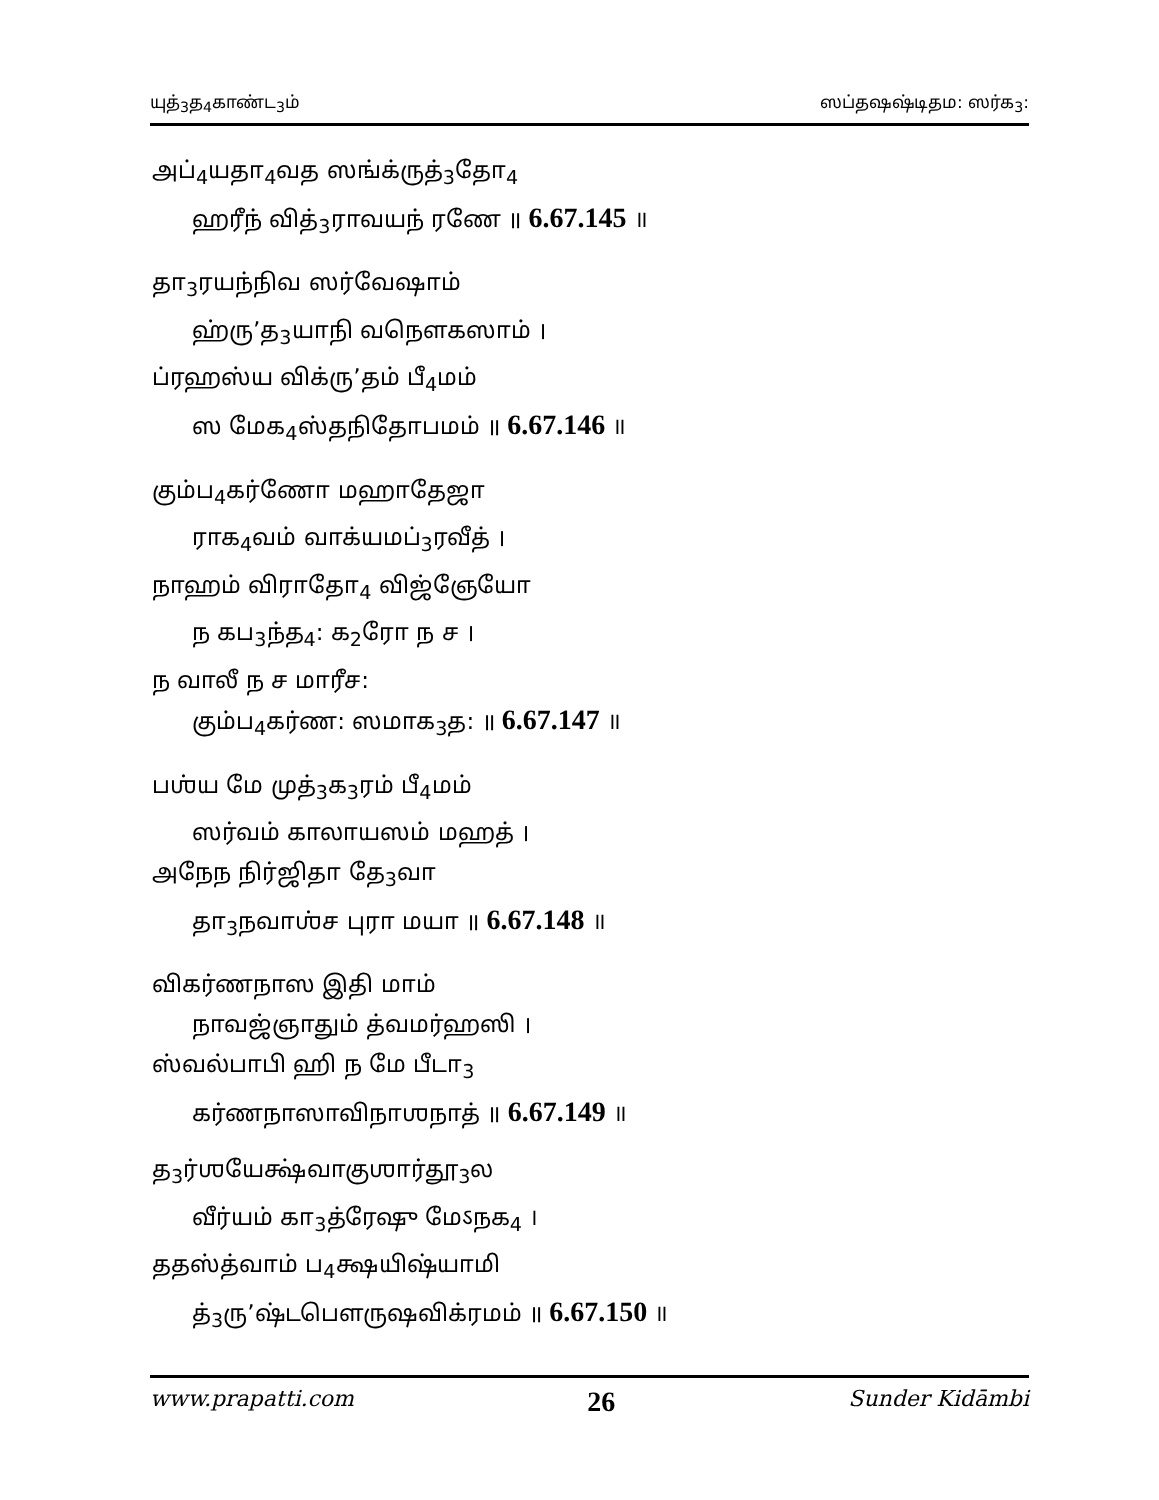யுத்<sub>3</sub>த<sub>4</sub>காண்ட<sub>3</sub>ம் ஸப்தஷஷ்டிதம: ஸர்க<sub>3</sub>:
அப்<sub>4</sub>யதா<sub>4</sub>வத ஸங்க்ருத்<sub>3</sub>தோ<sub>4</sub>
ஹரீந் வித்<sub>3</sub>ராவயந் ரணே ॥ 6.67.145 ॥
தா<sub>3</sub>ரயந்நிவ ஸர்வேஷாம்
ஹ்ரு’த<sub>3</sub>யாநி வநௌகஸாம் ।
ப்ரஹஸ்ய விக்ரு’தம் பீ<sub>4</sub>மம்
ஸ மேக<sub>4</sub>ஸ்தநிதோபமம் ॥ 6.67.146 ॥
கும்ப<sub>4</sub>கர்ணோ மஹாதேஜா
ராக<sub>4</sub>வம் வாக்யமப்<sub>3</sub>ரவீத் ।
நாஹம் விராதோ<sub>4</sub> விஜ்ஞேயோ
ந கப<sub>3</sub>ந்த<sub>4</sub>: க<sub>2</sub>ரோ ந ச ।
ந வாலீ ந ச மாரீச:
கும்ப<sub>4</sub>கர்ண: ஸமாக<sub>3</sub>த: ॥ 6.67.147 ॥
பஶ்ய மே முத்<sub>3</sub>க<sub>3</sub>ரம் பீ<sub>4</sub>மம்
ஸர்வம் காலாயஸம் மஹத் ।
அநேந நிர்ஜிதா தே<sub>3</sub>வா
தா<sub>3</sub>நவாஶ்ச புரா மயா ॥ 6.67.148 ॥
விகர்ணநாஸ இதி மாம்
நாவஜ்ஞாதும் த்வமர்ஹஸி ।
ஸ்வல்பாபி ஹி ந மே பீடா<sub>3</sub>
கர்ணநாஸாவிநாஶநாத் ॥ 6.67.149 ॥
த<sub>3</sub>ர்ஶயேக்ஷ்வாகுஶார்தூ<sub>3</sub>ல
வீர்யம் கா<sub>3</sub>த்ரேஷு மேऽநக<sub>4</sub> ।
ததஸ்த்வாம் ப<sub>4</sub>க்ஷயிஷ்யாமி
த்<sub>3</sub>ரு’ஷ்டபௌருஷவிக்ரமம் ॥ 6.67.150 ॥
www.prapatti.com 26 Sunder Kidāmbi